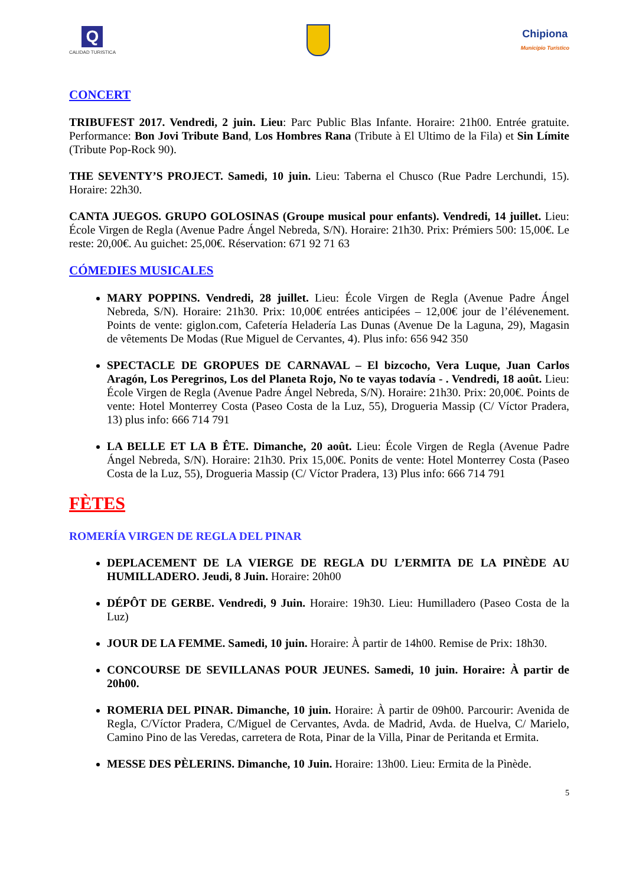Q
CALIDAD TURISTICA
Chipiona
Municipio Turístico
CONCERT
TRIBUFEST 2017. Vendredi, 2 juin. Lieu: Parc Public Blas Infante. Horaire: 21h00. Entrée gratuite. Performance: Bon Jovi Tribute Band, Los Hombres Rana (Tribute à El Ultimo de la Fila) et Sin Límite (Tribute Pop-Rock 90).
THE SEVENTY’S PROJECT. Samedi, 10 juin. Lieu: Taberna el Chusco (Rue Padre Lerchundi, 15). Horaire: 22h30.
CANTA JUEGOS. GRUPO GOLOSINAS (Groupe musical pour enfants). Vendredi, 14 juillet. Lieu: École Virgen de Regla (Avenue Padre Ángel Nebreda, S/N). Horaire: 21h30. Prix: Prémiers 500: 15,00€. Le reste: 20,00€. Au guichet: 25,00€. Réservation: 671 92 71 63
CÓMEDIES MUSICALES
MARY POPPINS. Vendredi, 28 juillet. Lieu: École Virgen de Regla (Avenue Padre Ángel Nebreda, S/N). Horaire: 21h30. Prix: 10,00€ entrées anticipées – 12,00€ jour de l’élévenement. Points de vente: giglon.com, Cafetería Heladería Las Dunas (Avenue De la Laguna, 29), Magasin de vêtements De Modas (Rue Miguel de Cervantes, 4). Plus info: 656 942 350
SPECTACLE DE GROPUES DE CARNAVAL – El bizcocho, Vera Luque, Juan Carlos Aragón, Los Peregrinos, Los del Planeta Rojo, No te vayas todavía - . Vendredi, 18 août. Lieu: École Virgen de Regla (Avenue Padre Ángel Nebreda, S/N). Horaire: 21h30. Prix: 20,00€. Points de vente: Hotel Monterrey Costa (Paseo Costa de la Luz, 55), Drogueria Massip (C/ Víctor Pradera, 13) plus info: 666 714 791
LA BELLE ET LA B ÊTE. Dimanche, 20 août. Lieu: École Virgen de Regla (Avenue Padre Ángel Nebreda, S/N). Horaire: 21h30. Prix 15,00€. Ponits de vente: Hotel Monterrey Costa (Paseo Costa de la Luz, 55), Drogueria Massip (C/ Víctor Pradera, 13) Plus info: 666 714 791
FÈTES
ROMERÍA VIRGEN DE REGLA DEL PINAR
DEPLACEMENT DE LA VIERGE DE REGLA DU L’ERMITA DE LA PINÈDE AU HUMILLADERO. Jeudi, 8 Juin. Horaire: 20h00
DÉPÔT DE GERBE. Vendredi, 9 Juin. Horaire: 19h30. Lieu: Humilladero (Paseo Costa de la Luz)
JOUR DE LA FEMME. Samedi, 10 juin. Horaire: À partir de 14h00. Remise de Prix: 18h30.
CONCOURSE DE SEVILLANAS POUR JEUNES. Samedi, 10 juin. Horaire: À partir de 20h00.
ROMERIA DEL PINAR. Dimanche, 10 juin. Horaire: À partir de 09h00. Parcourir: Avenida de Regla, C/Víctor Pradera, C/Miguel de Cervantes, Avda. de Madrid, Avda. de Huelva, C/ Marielo, Camino Pino de las Veredas, carretera de Rota, Pinar de la Villa, Pinar de Peritanda et Ermita.
MESSE DES PÈLERINS. Dimanche, 10 Juin. Horaire: 13h00. Lieu: Ermita de la Pìnède.
5